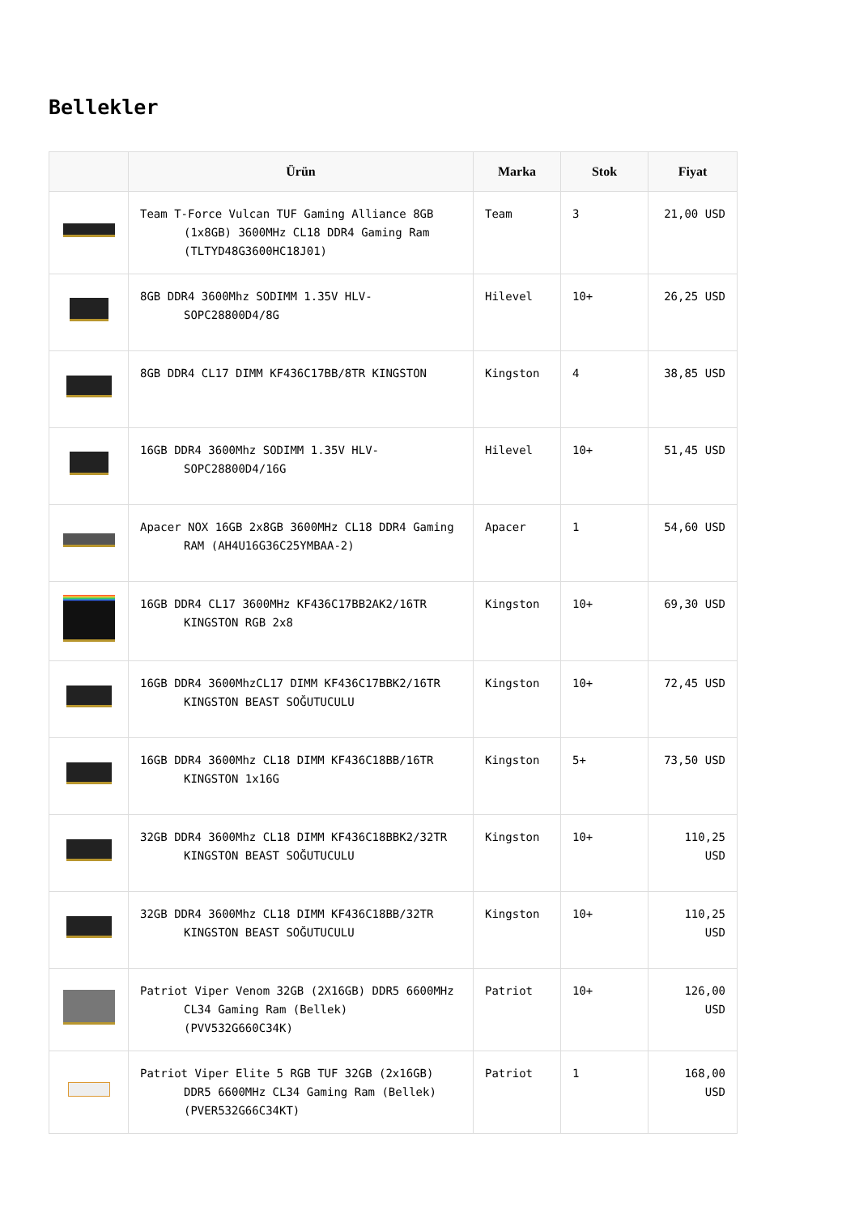Bellekler
| | Ürün | Marka | Stok | Fiyat |
| --- | --- | --- | --- | --- |
| | Team T-Force Vulcan TUF Gaming Alliance 8GB (1x8GB) 3600MHz CL18 DDR4 Gaming Ram (TLTYD48G3600HC18J01) | Team | 3 | 21,00 USD |
| | 8GB DDR4 3600Mhz SODIMM 1.35V HLV-SOPC28800D4/8G | Hilevel | 10+ | 26,25 USD |
| | 8GB DDR4 CL17 DIMM KF436C17BB/8TR KINGSTON | Kingston | 4 | 38,85 USD |
| | 16GB DDR4 3600Mhz SODIMM 1.35V HLV-SOPC28800D4/16G | Hilevel | 10+ | 51,45 USD |
| | Apacer NOX 16GB 2x8GB 3600MHz CL18 DDR4 Gaming RAM (AH4U16G36C25YMBAA-2) | Apacer | 1 | 54,60 USD |
| | 16GB DDR4 CL17 3600MHz KF436C17BB2AK2/16TR KINGSTON RGB 2x8 | Kingston | 10+ | 69,30 USD |
| | 16GB DDR4 3600MhzCL17 DIMM KF436C17BBK2/16TR KINGSTON BEAST SOĞUTUCULU | Kingston | 10+ | 72,45 USD |
| | 16GB DDR4 3600Mhz CL18 DIMM KF436C18BB/16TR KINGSTON 1x16G | Kingston | 5+ | 73,50 USD |
| | 32GB DDR4 3600Mhz CL18 DIMM KF436C18BBK2/32TR KINGSTON BEAST SOĞUTUCULU | Kingston | 10+ | 110,25 USD |
| | 32GB DDR4 3600Mhz CL18 DIMM KF436C18BB/32TR KINGSTON BEAST SOĞUTUCULU | Kingston | 10+ | 110,25 USD |
| | Patriot Viper Venom 32GB (2X16GB) DDR5 6600MHz CL34 Gaming Ram (Bellek) (PVV532G660C34K) | Patriot | 10+ | 126,00 USD |
| | Patriot Viper Elite 5 RGB TUF 32GB (2x16GB) DDR5 6600MHz CL34 Gaming Ram (Bellek) (PVER532G66C34KT) | Patriot | 1 | 168,00 USD |